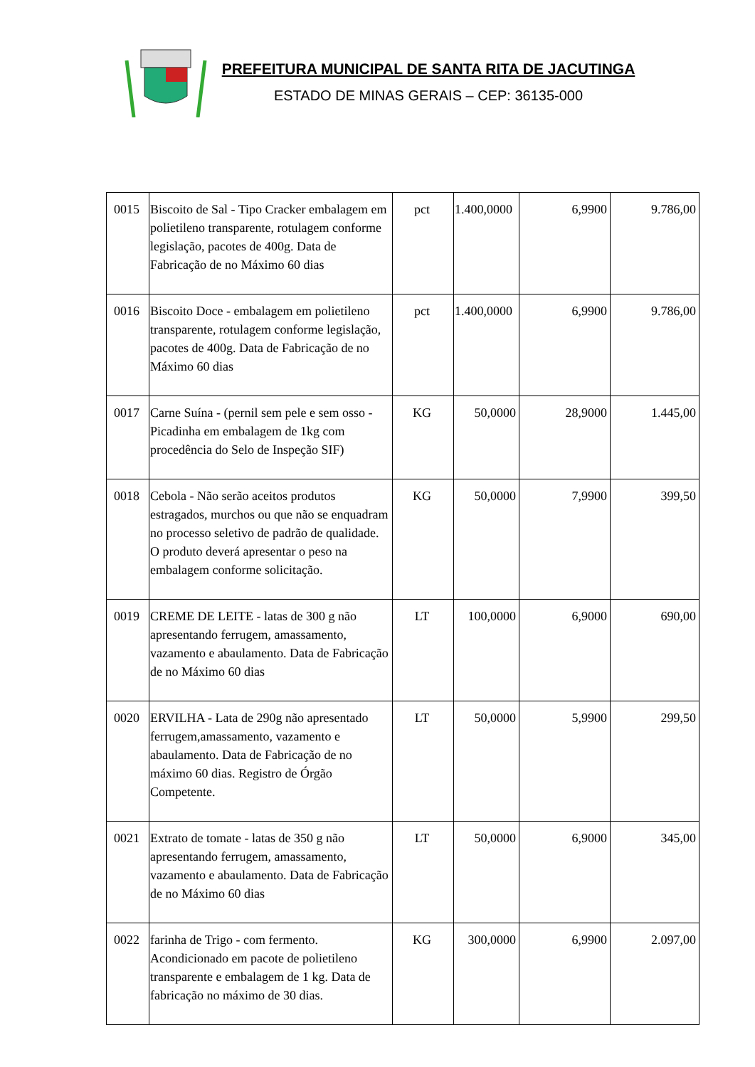PREFEITURA MUNICIPAL DE SANTA RITA DE JACUTINGA
ESTADO DE MINAS GERAIS – CEP: 36135-000
| 0015 | Biscoito de Sal - Tipo Cracker embalagem em polietileno transparente, rotulagem conforme legislação, pacotes de 400g. Data de Fabricação de no Máximo 60 dias | pct | 1.400,0000 | 6,9900 | 9.786,00 |
| 0016 | Biscoito Doce - embalagem em polietileno transparente, rotulagem conforme legislação, pacotes de 400g. Data de Fabricação de no Máximo 60 dias | pct | 1.400,0000 | 6,9900 | 9.786,00 |
| 0017 | Carne Suína - (pernil sem pele e sem osso - Picadinha em embalagem de 1kg com procedência do Selo de Inspeção SIF) | KG | 50,0000 | 28,9000 | 1.445,00 |
| 0018 | Cebola - Não serão aceitos produtos estragados, murchos ou que não se enquadram no processo seletivo de padrão de qualidade. O produto deverá apresentar o peso na embalagem conforme solicitação. | KG | 50,0000 | 7,9900 | 399,50 |
| 0019 | CREME DE LEITE - latas de 300 g não apresentando ferrugem, amassamento, vazamento e abaulamento. Data de Fabricação de no Máximo 60 dias | LT | 100,0000 | 6,9000 | 690,00 |
| 0020 | ERVILHA - Lata de 290g não apresentado ferrugem,amassamento, vazamento e abaulamento. Data de Fabricação de no máximo 60 dias. Registro de Órgão Competente. | LT | 50,0000 | 5,9900 | 299,50 |
| 0021 | Extrato de tomate - latas de 350 g não apresentando ferrugem, amassamento, vazamento e abaulamento. Data de Fabricação de no Máximo 60 dias | LT | 50,0000 | 6,9000 | 345,00 |
| 0022 | farinha de Trigo - com fermento. Acondicionado em pacote de polietileno transparente e embalagem de 1 kg. Data de fabricação no máximo de 30 dias. | KG | 300,0000 | 6,9900 | 2.097,00 |